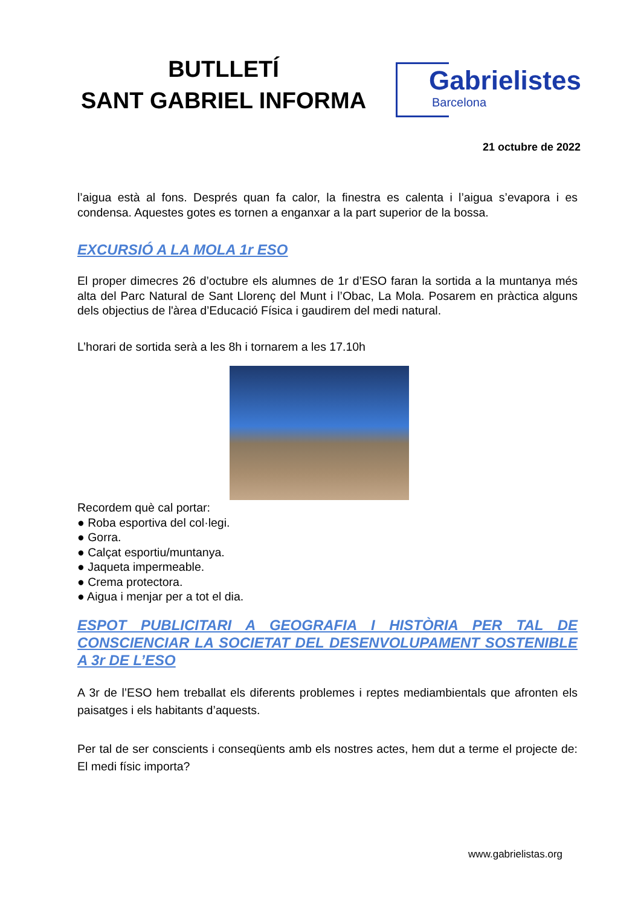BUTLLETÍ
SANT GABRIEL INFORMA
Gabrielistes
Barcelona
21 octubre de 2022
l’aigua està al fons. Després quan fa calor, la finestra es calenta i l’aigua s’evapora i es condensa. Aquestes gotes es tornen a enganxar a la part superior de la bossa.
EXCURSIÓ A LA MOLA 1r ESO
El proper dimecres 26 d’octubre els alumnes de 1r d’ESO faran la sortida a la muntanya més alta del Parc Natural de Sant Llorenç del Munt i l’Obac, La Mola. Posarem en pràctica alguns dels objectius de l'àrea d’Educació Física i gaudirem del medi natural.
L’horari de sortida serà a les 8h i tornarem a les 17.10h
Recordem què cal portar:
● Roba esportiva del col·legi.
● Gorra.
● Calçat esportiu/muntanya.
● Jaqueta impermeable.
● Crema protectora.
● Aigua i menjar per a tot el dia.
ESPOT PUBLICITARI A GEOGRAFIA I HISTÒRIA PER TAL DE CONSCIENCIAR LA SOCIETAT DEL DESENVOLUPAMENT SOSTENIBLE A 3r DE L’ESO
A 3r de l’ESO hem treballat els diferents problemes i reptes mediambientals que afronten els paisatges i els habitants d’aquests.
Per tal de ser conscients i conseqüents amb els nostres actes, hem dut a terme el projecte de: El medi físic importa?
www.gabrielistas.org